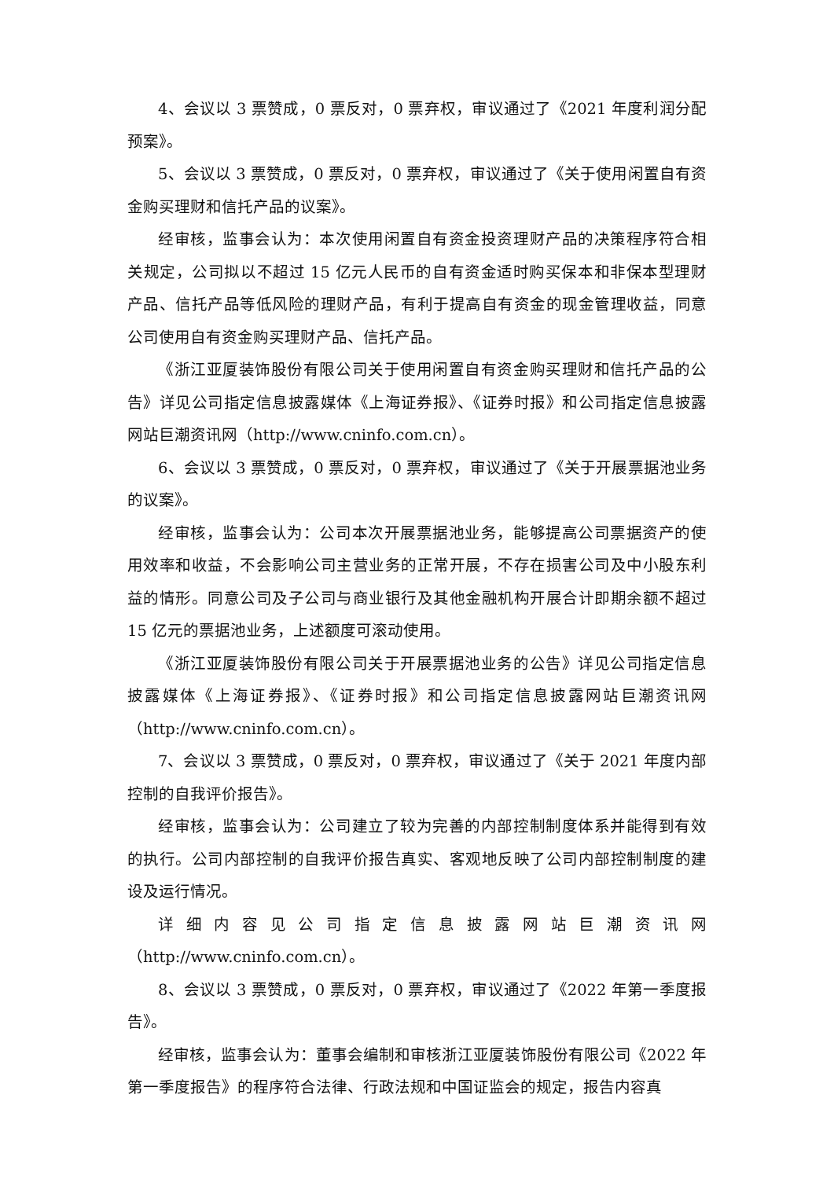4、会议以 3 票赞成，0 票反对，0 票弃权，审议通过了《2021 年度利润分配预案》。
5、会议以 3 票赞成，0 票反对，0 票弃权，审议通过了《关于使用闲置自有资金购买理财和信托产品的议案》。
经审核，监事会认为：本次使用闲置自有资金投资理财产品的决策程序符合相关规定，公司拟以不超过 15 亿元人民币的自有资金适时购买保本和非保本型理财产品、信托产品等低风险的理财产品，有利于提高自有资金的现金管理收益，同意公司使用自有资金购买理财产品、信托产品。
《浙江亚厦装饰股份有限公司关于使用闲置自有资金购买理财和信托产品的公告》详见公司指定信息披露媒体《上海证券报》、《证券时报》和公司指定信息披露网站巨潮资讯网（http://www.cninfo.com.cn）。
6、会议以 3 票赞成，0 票反对，0 票弃权，审议通过了《关于开展票据池业务的议案》。
经审核，监事会认为：公司本次开展票据池业务，能够提高公司票据资产的使用效率和收益，不会影响公司主营业务的正常开展，不存在损害公司及中小股东利益的情形。同意公司及子公司与商业银行及其他金融机构开展合计即期余额不超过 15 亿元的票据池业务，上述额度可滚动使用。
《浙江亚厦装饰股份有限公司关于开展票据池业务的公告》详见公司指定信息披露媒体《上海证券报》、《证券时报》和公司指定信息披露网站巨潮资讯网（http://www.cninfo.com.cn）。
7、会议以 3 票赞成，0 票反对，0 票弃权，审议通过了《关于 2021 年度内部控制的自我评价报告》。
经审核，监事会认为：公司建立了较为完善的内部控制制度体系并能得到有效的执行。公司内部控制的自我评价报告真实、客观地反映了公司内部控制制度的建设及运行情况。
详细内容见公司指定信息披露网站巨潮资讯网（http://www.cninfo.com.cn）。
8、会议以 3 票赞成，0 票反对，0 票弃权，审议通过了《2022 年第一季度报告》。
经审核，监事会认为：董事会编制和审核浙江亚厦装饰股份有限公司《2022 年第一季度报告》的程序符合法律、行政法规和中国证监会的规定，报告内容真